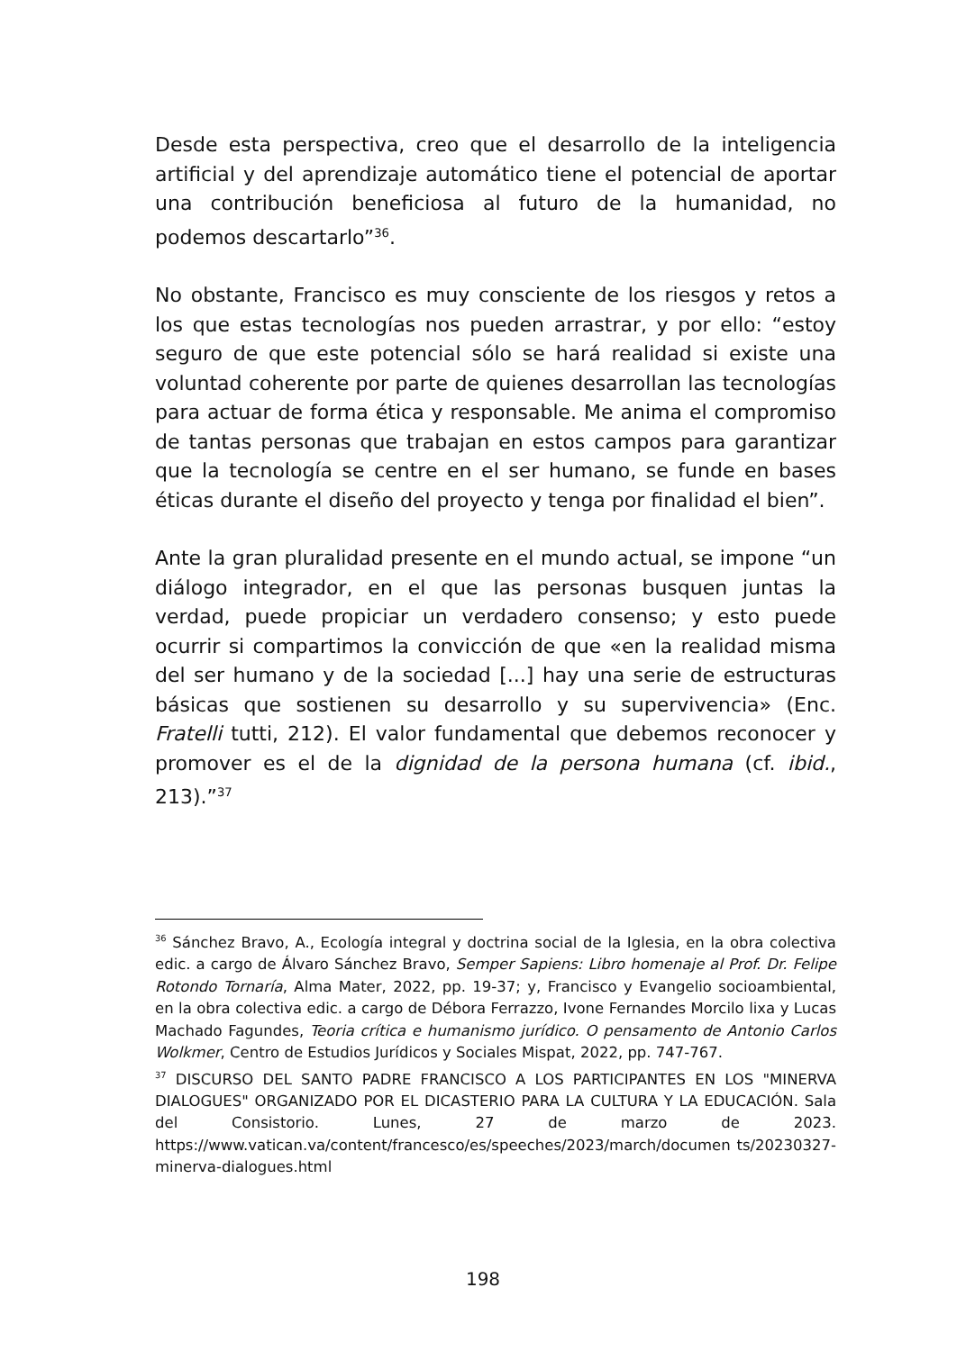Desde esta perspectiva, creo que el desarrollo de la inteligencia artificial y del aprendizaje automático tiene el potencial de aportar una contribución beneficiosa al futuro de la humanidad, no podemos descartarlo”<sup>36</sup>.
No obstante, Francisco es muy consciente de los riesgos y retos a los que estas tecnologías nos pueden arrastrar, y por ello: “estoy seguro de que este potencial sólo se hará realidad si existe una voluntad coherente por parte de quienes desarrollan las tecnologías para actuar de forma ética y responsable. Me anima el compromiso de tantas personas que trabajan en estos campos para garantizar que la tecnología se centre en el ser humano, se funde en bases éticas durante el diseño del proyecto y tenga por finalidad el bien”.
Ante la gran pluralidad presente en el mundo actual, se impone “un diálogo integrador, en el que las personas busquen juntas la verdad, puede propiciar un verdadero consenso; y esto puede ocurrir si compartimos la convicción de que «en la realidad misma del ser humano y de la sociedad [...] hay una serie de estructuras básicas que sostienen su desarrollo y su supervivencia» (Enc. Fratelli tutti, 212). El valor fundamental que debemos reconocer y promover es el de la dignidad de la persona humana (cf. ibid., 213).”<sup>37</sup>
<sup>36</sup> Sánchez Bravo, A., Ecología integral y doctrina social de la Iglesia, en la obra colectiva edic. a cargo de Álvaro Sánchez Bravo, Semper Sapiens: Libro homenaje al Prof. Dr. Felipe Rotondo Tornaría, Alma Mater, 2022, pp. 19-37; y, Francisco y Evangelio socioambiental, en la obra colectiva edic. a cargo de Débora Ferrazzo, Ivone Fernandes Morcilo lixa y Lucas Machado Fagundes, Teoria crítica e humanismo jurídico. O pensamento de Antonio Carlos Wolkmer, Centro de Estudios Jurídicos y Sociales Mispat, 2022, pp. 747-767.
<sup>37</sup> DISCURSO DEL SANTO PADRE FRANCISCO A LOS PARTICIPANTES EN LOS "MINERVA DIALOGUES" ORGANIZADO POR EL DICASTERIO PARA LA CULTURA Y LA EDUCACIÓN. Sala del Consistorio. Lunes, 27 de marzo de 2023. https://www.vatican.va/content/francesco/es/speeches/2023/march/documen ts/20230327-minerva-dialogues.html
198